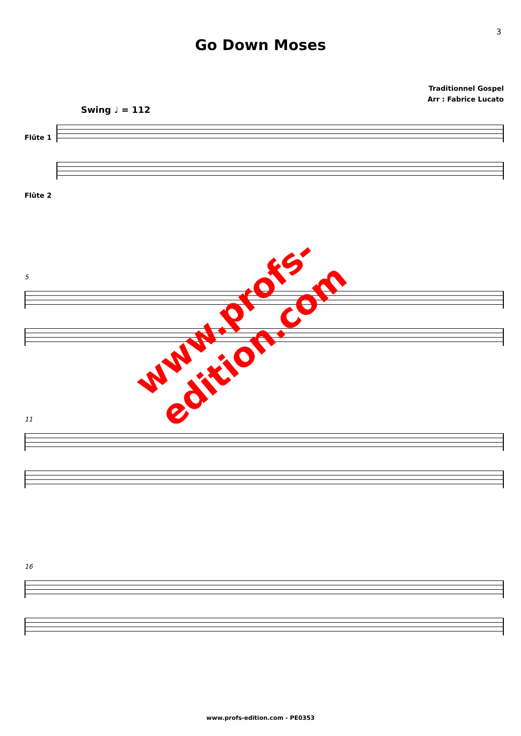3
Go Down Moses
Traditionnel Gospel
Arr : Fabrice Lucato
Swing ♩ = 112
Flûte 1
Flûte 2
5
11
16
www.profs-edition.com
www.profs-edition.com - PE0353